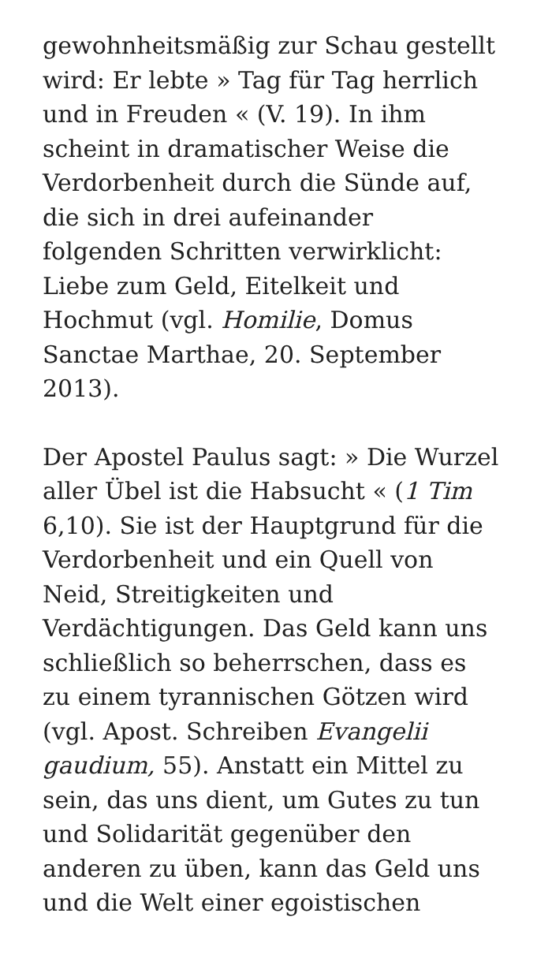gewohnheitsmäßig zur Schau gestellt
wird: Er lebte » Tag für Tag herrlich
und in Freuden « (V. 19). In ihm
scheint in dramatischer Weise die
Verdorbenheit durch die Sünde auf,
die sich in drei aufeinander
folgenden Schritten verwirklicht:
Liebe zum Geld, Eitelkeit und
Hochmut (vgl. Homilie, Domus
Sanctae Marthae, 20. September
2013).
Der Apostel Paulus sagt: » Die Wurzel
aller Übel ist die Habsucht « (1 Tim
6,10). Sie ist der Hauptgrund für die
Verdorbenheit und ein Quell von
Neid, Streitigkeiten und
Verdächtigungen. Das Geld kann uns
schließlich so beherrschen, dass es
zu einem tyrannischen Götzen wird
(vgl. Apost. Schreiben Evangelii
gaudium, 55). Anstatt ein Mittel zu
sein, das uns dient, um Gutes zu tun
und Solidarität gegenüber den
anderen zu üben, kann das Geld uns
und die Welt einer egoistischen